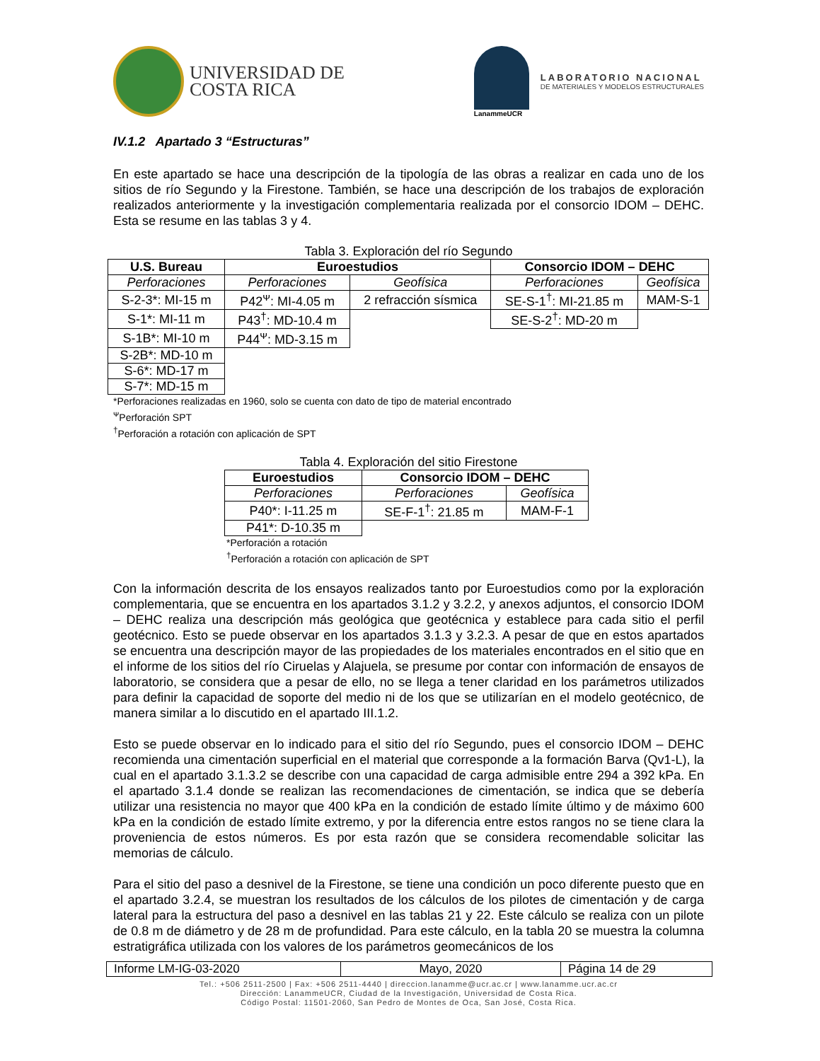UNIVERSIDAD DE
COSTA RICA
LanammeUCR
LABORATORIO NACIONAL
DE MATERIALES Y MODELOS ESTRUCTURALES
IV.1.2 Apartado 3 “Estructuras”
En este apartado se hace una descripción de la tipología de las obras a realizar en cada uno de los sitios de río Segundo y la Firestone. También, se hace una descripción de los trabajos de exploración realizados anteriormente y la investigación complementaria realizada por el consorcio IDOM – DEHC. Esta se resume en las tablas 3 y 4.
Tabla 3. Exploración del río Segundo
| U.S. Bureau | Euroestudios | | Consorcio IDOM – DEHC | |
| --- | --- | --- | --- | --- |
| Perforaciones | Perforaciones | Geofísica | Perforaciones | Geofísica |
| S-2-3*: MI-15 m | P42<sup>ᴪ</sup>: MI-4.05 m | 2 refracción sísmica | SE-S-1<sup>†</sup>: MI-21.85 m | MAM-S-1 |
| S-1*: MI-11 m | P43<sup>†</sup>: MD-10.4 m | | SE-S-2<sup>†</sup>: MD-20 m | |
| S-1B*: MI-10 m | P44<sup>ᴪ</sup>: MD-3.15 m | | | |
| S-2B*: MD-10 m | | | | |
| S-6*: MD-17 m | | | | |
| S-7*: MD-15 m | | | | |
*Perforaciones realizadas en 1960, solo se cuenta con dato de tipo de material encontrado
<sup>ᴪ</sup>Perforación SPT
<sup>†</sup> Perforación a rotación con aplicación de SPT
Tabla 4. Exploración del sitio Firestone
| Euroestudios | Consorcio IDOM – DEHC | |
| --- | --- | --- |
| Perforaciones | Perforaciones | Geofísica |
| P40*: I-11.25 m | SE-F-1<sup>†</sup>: 21.85 m | MAM-F-1 |
| P41*: D-10.35 m | | |
*Perforación a rotación
<sup>†</sup> Perforación a rotación con aplicación de SPT
Con la información descrita de los ensayos realizados tanto por Euroestudios como por la exploración complementaria, que se encuentra en los apartados 3.1.2 y 3.2.2, y anexos adjuntos, el consorcio IDOM – DEHC realiza una descripción más geológica que geotécnica y establece para cada sitio el perfil geotécnico. Esto se puede observar en los apartados 3.1.3 y 3.2.3. A pesar de que en estos apartados se encuentra una descripción mayor de las propiedades de los materiales encontrados en el sitio que en el informe de los sitios del río Ciruelas y Alajuela, se presume por contar con información de ensayos de laboratorio, se considera que a pesar de ello, no se llega a tener claridad en los parámetros utilizados para definir la capacidad de soporte del medio ni de los que se utilizarían en el modelo geotécnico, de manera similar a lo discutido en el apartado III.1.2.
Esto se puede observar en lo indicado para el sitio del río Segundo, pues el consorcio IDOM – DEHC recomienda una cimentación superficial en el material que corresponde a la formación Barva (Qv1-L), la cual en el apartado 3.1.3.2 se describe con una capacidad de carga admisible entre 294 a 392 kPa. En el apartado 3.1.4 donde se realizan las recomendaciones de cimentación, se indica que se debería utilizar una resistencia no mayor que 400 kPa en la condición de estado límite último y de máximo 600 kPa en la condición de estado límite extremo, y por la diferencia entre estos rangos no se tiene clara la proveniencia de estos números. Es por esta razón que se considera recomendable solicitar las memorias de cálculo.
Para el sitio del paso a desnivel de la Firestone, se tiene una condición un poco diferente puesto que en el apartado 3.2.4, se muestran los resultados de los cálculos de los pilotes de cimentación y de carga lateral para la estructura del paso a desnivel en las tablas 21 y 22. Este cálculo se realiza con un pilote de 0.8 m de diámetro y de 28 m de profundidad. Para este cálculo, en la tabla 20 se muestra la columna estratigráfica utilizada con los valores de los parámetros geomecánicos de los
Informe LM-IG-03-2020 Mayo, 2020 Página 14 de 29
Tel.: +506 2511-2500 | Fax: +506 2511-4440 | direccion.lanamme@ucr.ac.cr | www.lanamme.ucr.ac.cr
Dirección: LanammeUCR, Ciudad de la Investigación, Universidad de Costa Rica.
Código Postal: 11501-2060, San Pedro de Montes de Oca, San José, Costa Rica.